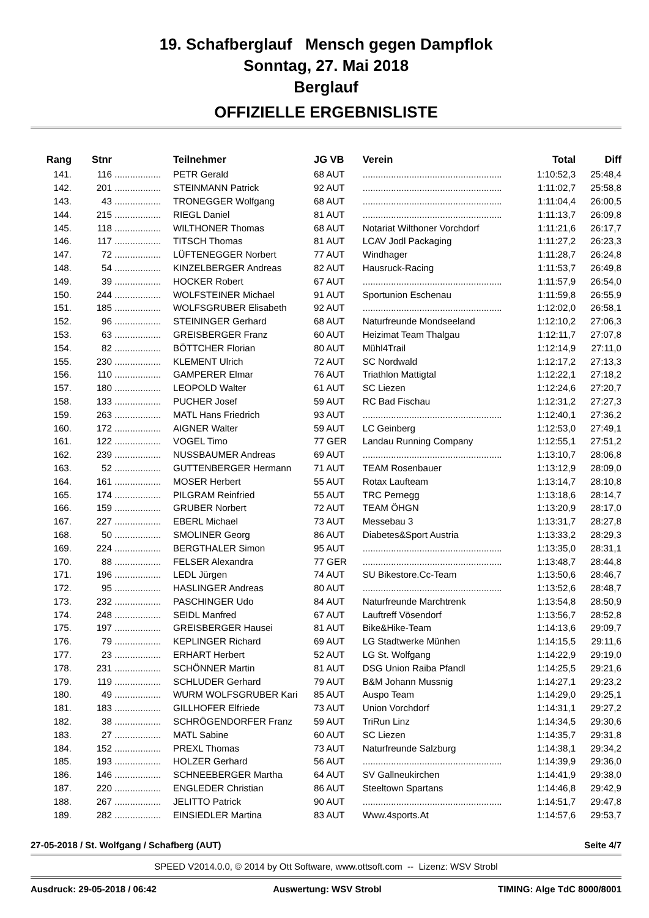19. Schafberglauf Mensch gegen Dampflok
Sonntag, 27. Mai 2018
Berglauf
OFFIZIELLE ERGEBNISLISTE
| Rang | Stnr | | Teilnehmer | JG VB | Verein | Total | Diff |
| --- | --- | --- | --- | --- | --- | --- | --- |
| 141. | 116 | .................. | PETR Gerald | 68 AUT | ...................................................... | 1:10:52,3 | 25:48,4 |
| 142. | 201 | .................. | STEINMANN Patrick | 92 AUT | ...................................................... | 1:11:02,7 | 25:58,8 |
| 143. | 43 | .................. | TRONEGGER Wolfgang | 68 AUT | ...................................................... | 1:11:04,4 | 26:00,5 |
| 144. | 215 | .................. | RIEGL Daniel | 81 AUT | ...................................................... | 1:11:13,7 | 26:09,8 |
| 145. | 118 | .................. | WILTHONER Thomas | 68 AUT | Notariat Wilthoner Vorchdorf | 1:11:21,6 | 26:17,7 |
| 146. | 117 | .................. | TITSCH Thomas | 81 AUT | LCAV Jodl Packaging | 1:11:27,2 | 26:23,3 |
| 147. | 72 | .................. | LÜFTENEGGER Norbert | 77 AUT | Windhager | 1:11:28,7 | 26:24,8 |
| 148. | 54 | .................. | KINZELBERGER Andreas | 82 AUT | Hausruck-Racing | 1:11:53,7 | 26:49,8 |
| 149. | 39 | .................. | HOCKER Robert | 67 AUT | ...................................................... | 1:11:57,9 | 26:54,0 |
| 150. | 244 | .................. | WOLFSTEINER Michael | 91 AUT | Sportunion Eschenau | 1:11:59,8 | 26:55,9 |
| 151. | 185 | .................. | WOLFSGRUBER Elisabeth | 92 AUT | ...................................................... | 1:12:02,0 | 26:58,1 |
| 152. | 96 | .................. | STEININGER Gerhard | 68 AUT | Naturfreunde Mondseeland | 1:12:10,2 | 27:06,3 |
| 153. | 63 | .................. | GREISBERGER Franz | 60 AUT | Heizimat Team Thalgau | 1:12:11,7 | 27:07,8 |
| 154. | 82 | .................. | BÖTTCHER Florian | 80 AUT | Mühl4Trail | 1:12:14,9 | 27:11,0 |
| 155. | 230 | .................. | KLEMENT Ulrich | 72 AUT | SC Nordwald | 1:12:17,2 | 27:13,3 |
| 156. | 110 | .................. | GAMPERER Elmar | 76 AUT | Triathlon Mattigtal | 1:12:22,1 | 27:18,2 |
| 157. | 180 | .................. | LEOPOLD Walter | 61 AUT | SC Liezen | 1:12:24,6 | 27:20,7 |
| 158. | 133 | .................. | PUCHER Josef | 59 AUT | RC Bad Fischau | 1:12:31,2 | 27:27,3 |
| 159. | 263 | .................. | MATL Hans Friedrich | 93 AUT | ...................................................... | 1:12:40,1 | 27:36,2 |
| 160. | 172 | .................. | AIGNER Walter | 59 AUT | LC Geinberg | 1:12:53,0 | 27:49,1 |
| 161. | 122 | .................. | VOGEL Timo | 77 GER | Landau Running Company | 1:12:55,1 | 27:51,2 |
| 162. | 239 | .................. | NUSSBAUMER Andreas | 69 AUT | ...................................................... | 1:13:10,7 | 28:06,8 |
| 163. | 52 | .................. | GUTTENBERGER Hermann | 71 AUT | TEAM Rosenbauer | 1:13:12,9 | 28:09,0 |
| 164. | 161 | .................. | MOSER Herbert | 55 AUT | Rotax Laufteam | 1:13:14,7 | 28:10,8 |
| 165. | 174 | .................. | PILGRAM Reinfried | 55 AUT | TRC Pernegg | 1:13:18,6 | 28:14,7 |
| 166. | 159 | .................. | GRUBER Norbert | 72 AUT | TEAM ÖHGN | 1:13:20,9 | 28:17,0 |
| 167. | 227 | .................. | EBERL Michael | 73 AUT | Messebau 3 | 1:13:31,7 | 28:27,8 |
| 168. | 50 | .................. | SMOLINER Georg | 86 AUT | Diabetes&Sport Austria | 1:13:33,2 | 28:29,3 |
| 169. | 224 | .................. | BERGTHALER Simon | 95 AUT | ...................................................... | 1:13:35,0 | 28:31,1 |
| 170. | 88 | .................. | FELSER Alexandra | 77 GER | ...................................................... | 1:13:48,7 | 28:44,8 |
| 171. | 196 | .................. | LEDL Jürgen | 74 AUT | SU Bikestore.Cc-Team | 1:13:50,6 | 28:46,7 |
| 172. | 95 | .................. | HASLINGER Andreas | 80 AUT | ...................................................... | 1:13:52,6 | 28:48,7 |
| 173. | 232 | .................. | PASCHINGER Udo | 84 AUT | Naturfreunde Marchtrenk | 1:13:54,8 | 28:50,9 |
| 174. | 248 | .................. | SEIDL Manfred | 67 AUT | Lauftreff Vösendorf | 1:13:56,7 | 28:52,8 |
| 175. | 197 | .................. | GREISBERGER Hausei | 81 AUT | Bike&Hike-Team | 1:14:13,6 | 29:09,7 |
| 176. | 79 | .................. | KEPLINGER Richard | 69 AUT | LG Stadtwerke Münhen | 1:14:15,5 | 29:11,6 |
| 177. | 23 | .................. | ERHART Herbert | 52 AUT | LG St. Wolfgang | 1:14:22,9 | 29:19,0 |
| 178. | 231 | .................. | SCHÖNNER Martin | 81 AUT | DSG Union Raiba Pfandl | 1:14:25,5 | 29:21,6 |
| 179. | 119 | .................. | SCHLUDER Gerhard | 79 AUT | B&M Johann Mussnig | 1:14:27,1 | 29:23,2 |
| 180. | 49 | .................. | WURM WOLFSGRUBER Kari | 85 AUT | Auspo Team | 1:14:29,0 | 29:25,1 |
| 181. | 183 | .................. | GILLHOFER Elfriede | 73 AUT | Union Vorchdorf | 1:14:31,1 | 29:27,2 |
| 182. | 38 | .................. | SCHRÖGENDORFER Franz | 59 AUT | TriRun Linz | 1:14:34,5 | 29:30,6 |
| 183. | 27 | .................. | MATL Sabine | 60 AUT | SC Liezen | 1:14:35,7 | 29:31,8 |
| 184. | 152 | .................. | PREXL Thomas | 73 AUT | Naturfreunde Salzburg | 1:14:38,1 | 29:34,2 |
| 185. | 193 | .................. | HOLZER Gerhard | 56 AUT | ...................................................... | 1:14:39,9 | 29:36,0 |
| 186. | 146 | .................. | SCHNEEBERGER Martha | 64 AUT | SV Gallneukirchen | 1:14:41,9 | 29:38,0 |
| 187. | 220 | .................. | ENGLEDER Christian | 86 AUT | Steeltown Spartans | 1:14:46,8 | 29:42,9 |
| 188. | 267 | .................. | JELITTO Patrick | 90 AUT | ...................................................... | 1:14:51,7 | 29:47,8 |
| 189. | 282 | .................. | EINSIEDLER Martina | 83 AUT | Www.4sports.At | 1:14:57,6 | 29:53,7 |
27-05-2018 / St. Wolfgang / Schafberg (AUT) Seite 4/7
SPEED V2014.0.0, © 2014 by Ott Software, www.ottsoft.com -- Lizenz: WSV Strobl
Ausdruck: 29-05-2018 / 06:42 Auswertung: WSV Strobl TIMING: Alge TdC 8000/8001